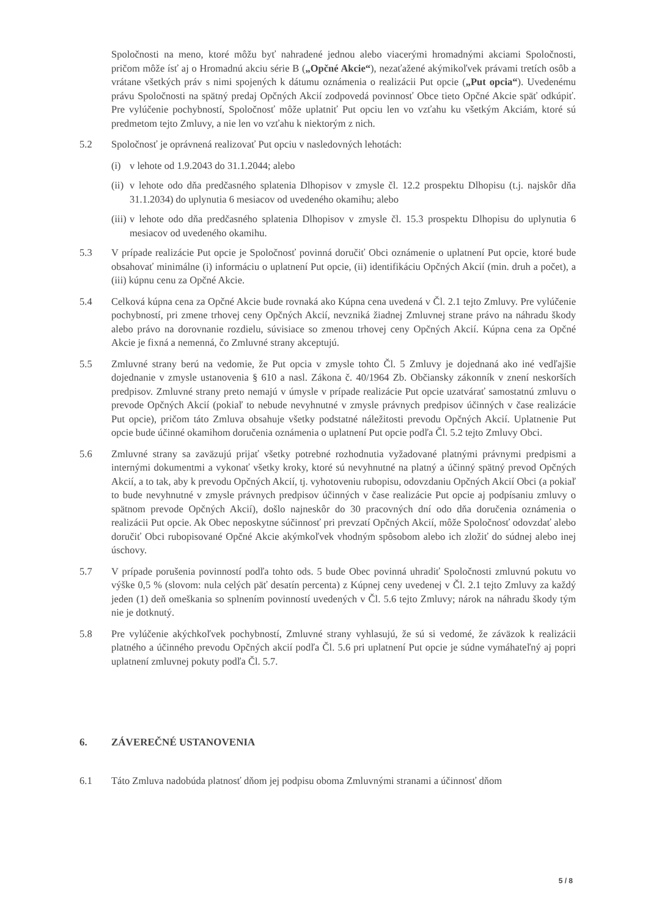Spoločnosti na meno, ktoré môžu byť nahradené jednou alebo viacerými hromadnými akciami Spoločnosti, pričom môže ísť aj o Hromadnú akciu série B („Opčné Akcie“), nezaťažené akýmikoľvek právami tretích osôb a vrátane všetkých práv s nimi spojených k dátumu oznámenia o realizácii Put opcie („Put opcia“). Uvedenému právu Spoločnosti na spätný predaj Opčných Akcií zodpovedá povinnosť Obce tieto Opčné Akcie späť odkúpiť. Pre vylúčenie pochybností, Spoločnosť môže uplatniť Put opciu len vo vzťahu ku všetkým Akciám, ktoré sú predmetom tejto Zmluvy, a nie len vo vzťahu k niektorým z nich.
5.2 Spoločnosť je oprávnená realizovať Put opciu v nasledovných lehotách:
(i) v lehote od 1.9.2043 do 31.1.2044; alebo
(ii)
v lehote odo dňa predčasného splatenia Dlhopisov v zmysle čl. 12.2 prospektu Dlhopisu (t.j. najskôr dňa 31.1.2034) do uplynutia 6 mesiacov od uvedeného okamihu; alebo
(iii)
v lehote odo dňa predčasného splatenia Dlhopisov v zmysle čl. 15.3 prospektu Dlhopisu do uplynutia 6 mesiacov od uvedeného okamihu.
5.3 V prípade realizácie Put opcie je Spoločnosť povinná doručiť Obci oznámenie o uplatnení Put opcie, ktoré bude obsahovať minimálne (i) informáciu o uplatnení Put opcie, (ii) identifikáciu Opčných Akcií (min. druh a počet), a (iii) kúpnu cenu za Opčné Akcie.
5.4 Celková kúpna cena za Opčné Akcie bude rovnaká ako Kúpna cena uvedená v Čl. 2.1 tejto Zmluvy. Pre vylúčenie pochybností, pri zmene trhovej ceny Opčných Akcií, nevzniká žiadnej Zmluvnej strane právo na náhradu škody alebo právo na dorovnanie rozdielu, súvisiace so zmenou trhovej ceny Opčných Akcií. Kúpna cena za Opčné Akcie je fixná a nemenná, čo Zmluvné strany akceptujú.
5.5 Zmluvné strany berú na vedomie, že Put opcia v zmysle tohto Čl. 5 Zmluvy je dojednaná ako iné vedľajšie dojednanie v zmysle ustanovenia § 610 a nasl. Zákona č. 40/1964 Zb. Občiansky zákonník v znení neskorších predpisov. Zmluvné strany preto nemajú v úmysle v prípade realizácie Put opcie uzatvárať samostatnú zmluvu o prevode Opčných Akcií (pokiaľ to nebude nevyhnutné v zmysle právnych predpisov účinných v čase realizácie Put opcie), pričom táto Zmluva obsahuje všetky podstatné náležitosti prevodu Opčných Akcií. Uplatnenie Put opcie bude účinné okamihom doručenia oznámenia o uplatnení Put opcie podľa Čl. 5.2 tejto Zmluvy Obci.
5.6 Zmluvné strany sa zaväzujú prijať všetky potrebné rozhodnutia vyžadované platnými právnymi predpismi a internými dokumentmi a vykonať všetky kroky, ktoré sú nevyhnutné na platný a účinný spätný prevod Opčných Akcií, a to tak, aby k prevodu Opčných Akcií, tj. vyhotoveniu rubopisu, odovzdaniu Opčných Akcií Obci (a pokiaľ to bude nevyhnutné v zmysle právnych predpisov účinných v čase realizácie Put opcie aj podpísaniu zmluvy o spätnom prevode Opčných Akcií), došlo najneskôr do 30 pracovných dní odo dňa doručenia oznámenia o realizácii Put opcie. Ak Obec neposkytne súčinnosť pri prevzatí Opčných Akcií, môže Spoločnosť odovzdať alebo doručiť Obci rubopisované Opčné Akcie akýmkoľvek vhodným spôsobom alebo ich zložiť do súdnej alebo inej úschovy.
5.7 V prípade porušenia povinností podľa tohto ods. 5 bude Obec povinná uhradiť Spoločnosti zmluvnú pokutu vo výške 0,5 % (slovom: nula celých päť desatín percenta) z Kúpnej ceny uvedenej v Čl. 2.1 tejto Zmluvy za každý jeden (1) deň omeškania so splnením povinností uvedených v Čl. 5.6 tejto Zmluvy; nárok na náhradu škody tým nie je dotknutý.
5.8 Pre vylúčenie akýchkoľvek pochybností, Zmluvné strany vyhlasujú, že sú si vedomé, že záväzok k realizácii platného a účinného prevodu Opčných akcií podľa Čl. 5.6 pri uplatnení Put opcie je súdne vymáhateľný aj popri uplatnení zmluvnej pokuty podľa Čl. 5.7.
6. ZÁVEREČNÉ USTANOVENIA
6.1 Táto Zmluva nadobúda platnosť dňom jej podpisu oboma Zmluvnými stranami a účinnosť dňom
5 / 8